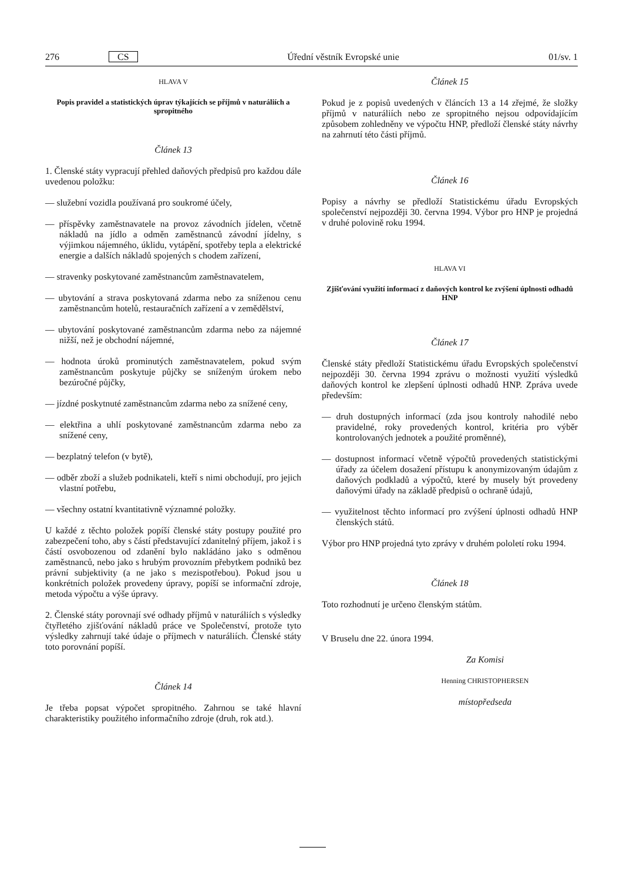276 CS Úřední věstník Evropské unie 01/sv. 1
HLAVA V
Popis pravidel a statistických úprav týkajících se příjmů v naturáliích a spropitného
Článek 13
1. Členské státy vypracují přehled daňových předpisů pro každou dále uvedenou položku:
— služební vozidla používaná pro soukromé účely,
— příspěvky zaměstnavatele na provoz závodních jídelen, včetně nákladů na jídlo a odměn zaměstnanců závodní jídelny, s výjimkou nájemného, úklidu, vytápění, spotřeby tepla a elektrické energie a dalších nákladů spojených s chodem zařízení,
— stravenky poskytované zaměstnancům zaměstnavatelem,
— ubytování a strava poskytovaná zdarma nebo za sníženou cenu zaměstnancům hotelů, restauračních zařízení a v zemědělství,
— ubytování poskytované zaměstnancům zdarma nebo za nájemné nižší, než je obchodní nájemné,
— hodnota úroků prominutých zaměstnavatelem, pokud svým zaměstnancům poskytuje půjčky se sníženým úrokem nebo bezúročné půjčky,
— jízdné poskytnuté zaměstnancům zdarma nebo za snížené ceny,
— elektřina a uhlí poskytované zaměstnancům zdarma nebo za snížené ceny,
— bezplatný telefon (v bytě),
— odběr zboží a služeb podnikateli, kteří s nimi obchodují, pro jejich vlastní potřebu,
— všechny ostatní kvantitativně významné položky.
U každé z těchto položek popíší členské státy postupy použité pro zabezpečení toho, aby s částí představující zdanitelný příjem, jakož i s částí osvobozenou od zdanění bylo nakládáno jako s odměnou zaměstnanců, nebo jako s hrubým provozním přebytkem podniků bez právní subjektivity (a ne jako s mezispotřebou). Pokud jsou u konkrétních položek provedeny úpravy, popíší se informační zdroje, metoda výpočtu a výše úpravy.
2. Členské státy porovnají své odhady příjmů v naturáliích s výsledky čtyřletého zjišťování nákladů práce ve Společenství, protože tyto výsledky zahrnují také údaje o příjmech v naturáliích. Členské státy toto porovnání popíší.
Článek 14
Je třeba popsat výpočet spropitného. Zahrnou se také hlavní charakteristiky použitého informačního zdroje (druh, rok atd.).
Článek 15
Pokud je z popisů uvedených v článcích 13 a 14 zřejmé, že složky příjmů v naturáliích nebo ze spropitného nejsou odpovídajícím způsobem zohledněny ve výpočtu HNP, předloží členské státy návrhy na zahrnutí této části příjmů.
Článek 16
Popisy a návrhy se předloží Statistickému úřadu Evropských společenství nejpozději 30. června 1994. Výbor pro HNP je projedná v druhé polovině roku 1994.
HLAVA VI
Zjišťování využití informací z daňových kontrol ke zvýšení úplnosti odhadů HNP
Článek 17
Členské státy předloží Statistickému úřadu Evropských společenství nejpozději 30. června 1994 zprávu o možnosti využití výsledků daňových kontrol ke zlepšení úplnosti odhadů HNP. Zpráva uvede především:
— druh dostupných informací (zda jsou kontroly nahodilé nebo pravidelné, roky provedených kontrol, kritéria pro výběr kontrolovaných jednotek a použité proměnné),
— dostupnost informací včetně výpočtů provedených statistickými úřady za účelem dosažení přístupu k anonymizovaným údajům z daňových podkladů a výpočtů, které by musely být provedeny daňovými úřady na základě předpisů o ochraně údajů,
— využitelnost těchto informací pro zvýšení úplnosti odhadů HNP členských států.
Výbor pro HNP projedná tyto zprávy v druhém pololetí roku 1994.
Článek 18
Toto rozhodnutí je určeno členským státům.
V Bruselu dne 22. února 1994.
Za Komisi
Henning CHRISTOPHERSEN
místopředseda